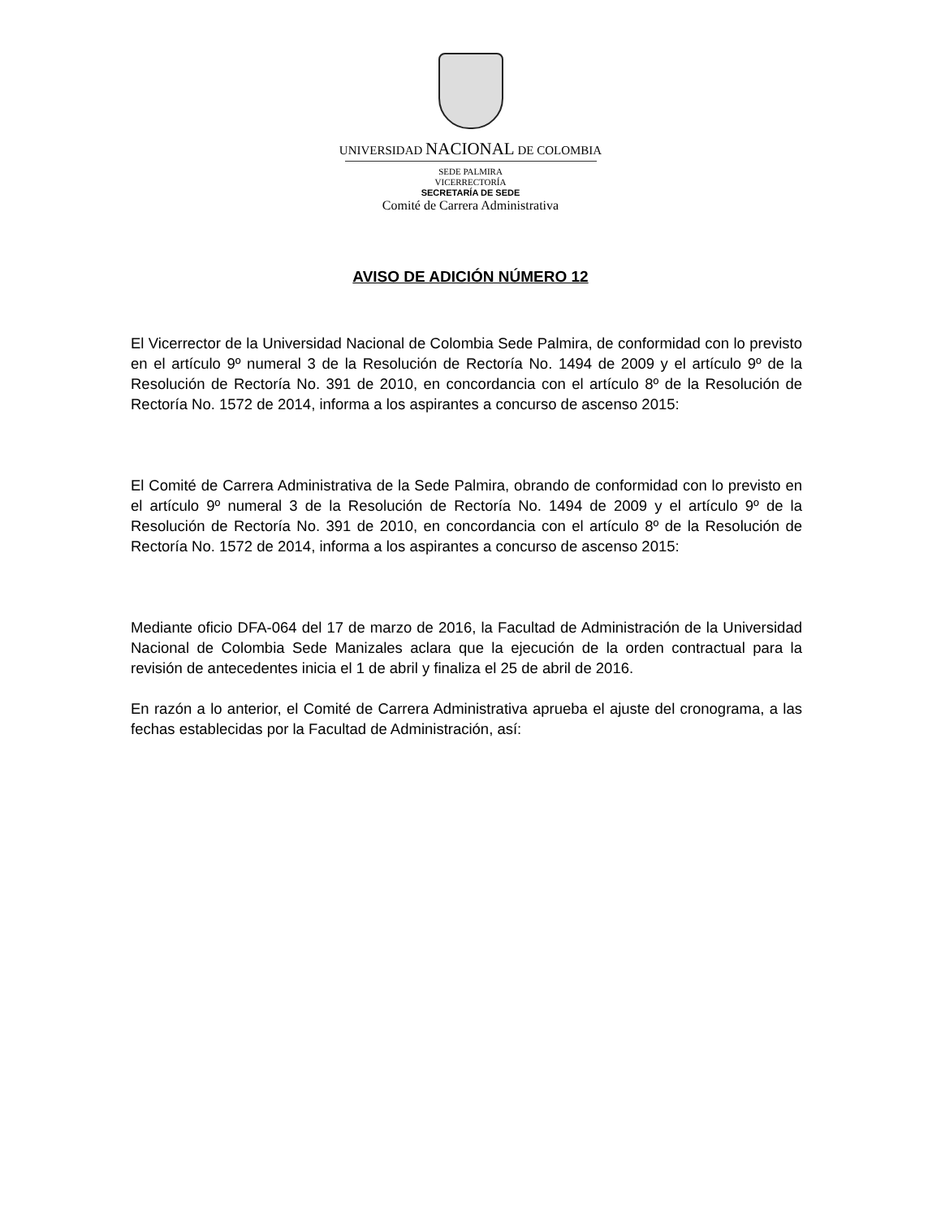UNIVERSIDAD NACIONAL DE COLOMBIA
SEDE PALMIRA
VICERRECTORÍA
SECRETARÍA DE SEDE
Comité de Carrera Administrativa
AVISO DE ADICIÓN NÚMERO 12
El Vicerrector de la Universidad Nacional de Colombia Sede Palmira, de conformidad con lo previsto en el artículo 9º numeral 3 de la Resolución de Rectoría No. 1494 de 2009 y el artículo 9º de la Resolución de Rectoría No. 391 de 2010, en concordancia con el artículo 8º de la Resolución de Rectoría No. 1572 de 2014, informa a los aspirantes a concurso de ascenso 2015:
El Comité de Carrera Administrativa de la Sede Palmira, obrando de conformidad con lo previsto en el artículo 9º numeral 3 de la Resolución de Rectoría No. 1494 de 2009 y el artículo 9º de la Resolución de Rectoría No. 391 de 2010, en concordancia con el artículo 8º de la Resolución de Rectoría No. 1572 de 2014, informa a los aspirantes a concurso de ascenso 2015:
Mediante oficio DFA-064 del 17 de marzo de 2016, la Facultad de Administración de la Universidad Nacional de Colombia Sede Manizales aclara que la ejecución de la orden contractual para la revisión de antecedentes inicia el 1 de abril y finaliza el 25 de abril de 2016.
En razón a lo anterior, el Comité de Carrera Administrativa aprueba el ajuste del cronograma, a las fechas establecidas por la Facultad de Administración, así: